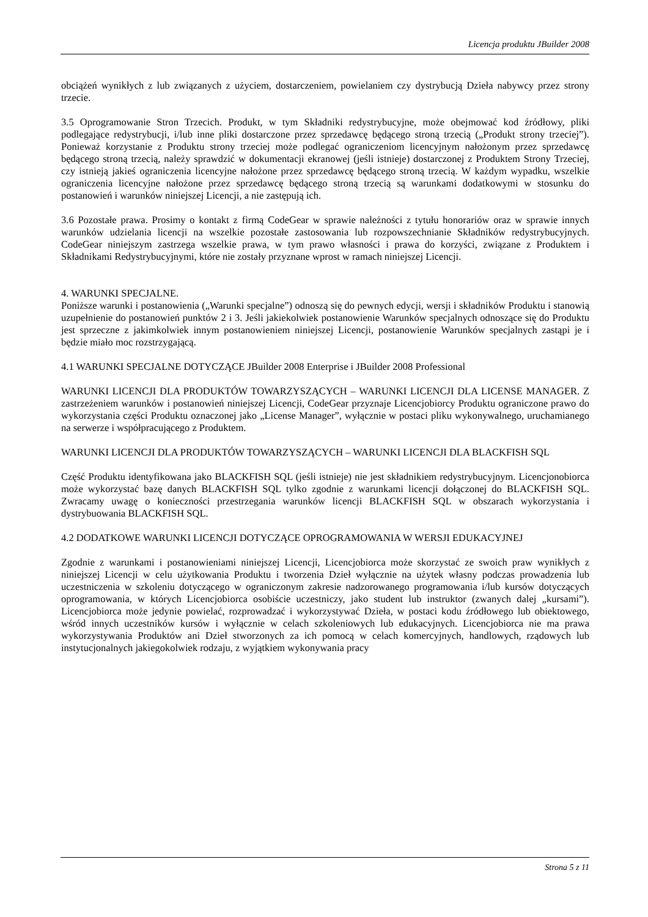Licencja produktu JBuilder 2008
obciążeń wynikłych z lub związanych z użyciem, dostarczeniem, powielaniem czy dystrybucją Dzieła nabywcy przez strony trzecie.
3.5 Oprogramowanie Stron Trzecich. Produkt, w tym Składniki redystrybucyjne, może obejmować kod źródłowy, pliki podlegające redystrybucji, i/lub inne pliki dostarczone przez sprzedawcę będącego stroną trzecią („Produkt strony trzeciej”). Ponieważ korzystanie z Produktu strony trzeciej może podlegać ograniczeniom licencyjnym nałożonym przez sprzedawcę będącego stroną trzecią, należy sprawdzić w dokumentacji ekranowej (jeśli istnieje) dostarczonej z Produktem Strony Trzeciej, czy istnieją jakieś ograniczenia licencyjne nałożone przez sprzedawcę będącego stroną trzecią. W każdym wypadku, wszelkie ograniczenia licencyjne nałożone przez sprzedawcę będącego stroną trzecią są warunkami dodatkowymi w stosunku do postanowień i warunków niniejszej Licencji, a nie zastępują ich.
3.6 Pozostałe prawa. Prosimy o kontakt z firmą CodeGear w sprawie należności z tytułu honorariów oraz w sprawie innych warunków udzielania licencji na wszelkie pozostałe zastosowania lub rozpowszechnianie Składników redystrybucyjnych. CodeGear niniejszym zastrzega wszelkie prawa, w tym prawo własności i prawa do korzyści, związane z Produktem i Składnikami Redystrybucyjnymi, które nie zostały przyznane wprost w ramach niniejszej Licencji.
4. WARUNKI SPECJALNE.
Poniższe warunki i postanowienia („Warunki specjalne”) odnoszą się do pewnych edycji, wersji i składników Produktu i stanowią uzupełnienie do postanowień punktów 2 i 3. Jeśli jakiekolwiek postanowienie Warunków specjalnych odnoszące się do Produktu jest sprzeczne z jakimkolwiek innym postanowieniem niniejszej Licencji, postanowienie Warunków specjalnych zastąpi je i będzie miało moc rozstrzygającą.
4.1 WARUNKI SPECJALNE DOTYCZĄCE JBuilder 2008 Enterprise i JBuilder 2008 Professional
WARUNKI LICENCJI DLA PRODUKTÓW TOWARZYSZĄCYCH – WARUNKI LICENCJI DLA LICENSE MANAGER. Z zastrzeżeniem warunków i postanowień niniejszej Licencji, CodeGear przyznaje Licencjobiorcy Produktu ograniczone prawo do wykorzystania części Produktu oznaczonej jako „License Manager”, wyłącznie w postaci pliku wykonywalnego, uruchamianego na serwerze i współpracującego z Produktem.
WARUNKI LICENCJI DLA PRODUKTÓW TOWARZYSZĄCYCH – WARUNKI LICENCJI DLA BLACKFISH SQL
Część Produktu identyfikowana jako BLACKFISH SQL (jeśli istnieje) nie jest składnikiem redystrybucyjnym. Licencjonobiorca może wykorzystać bazę danych BLACKFISH SQL tylko zgodnie z warunkami licencji dołączonej do BLACKFISH SQL. Zwracamy uwagę o konieczności przestrzegania warunków licencji BLACKFISH SQL w obszarach wykorzystania i dystrybuowania BLACKFISH SQL.
4.2 DODATKOWE WARUNKI LICENCJI DOTYCZĄCE OPROGRAMOWANIA W WERSJI EDUKACYJNEJ
Zgodnie z warunkami i postanowieniami niniejszej Licencji, Licencjobiorca może skorzystać ze swoich praw wynikłych z niniejszej Licencji w celu użytkowania Produktu i tworzenia Dzieł wyłącznie na użytek własny podczas prowadzenia lub uczestniczenia w szkoleniu dotyczącego w ograniczonym zakresie nadzorowanego programowania i/lub kursów dotyczących oprogramowania, w których Licencjobiorca osobiście uczestniczy, jako student lub instruktor (zwanych dalej „kursami”). Licencjobiorca może jedynie powielać, rozprowadzać i wykorzystywać Dzieła, w postaci kodu źródłowego lub obiektowego, wśród innych uczestników kursów i wyłącznie w celach szkoleniowych lub edukacyjnych. Licencjobiorca nie ma prawa wykorzystywania Produktów ani Dzieł stworzonych za ich pomocą w celach komercyjnych, handlowych, rządowych lub instytucjonalnych jakiegokolwiek rodzaju, z wyjątkiem wykonywania pracy
Strona 5 z 11